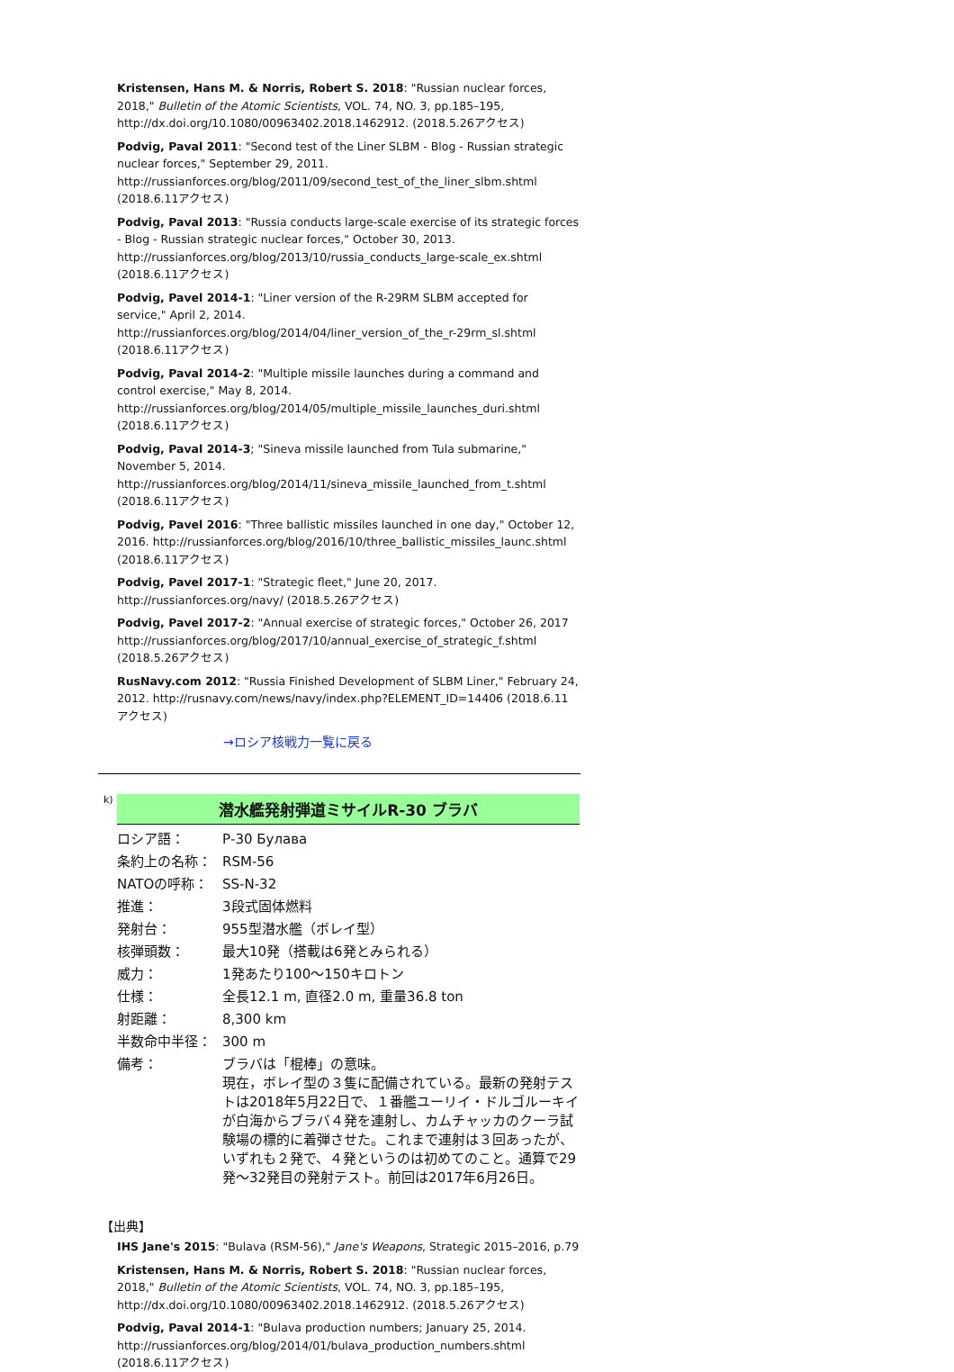Kristensen, Hans M. & Norris, Robert S. 2018: "Russian nuclear forces, 2018," Bulletin of the Atomic Scientists, VOL. 74, NO. 3, pp.185–195, http://dx.doi.org/10.1080/00963402.2018.1462912. (2018.5.26アクセス)
Podvig, Paval 2011: "Second test of the Liner SLBM - Blog - Russian strategic nuclear forces," September 29, 2011. http://russianforces.org/blog/2011/09/second_test_of_the_liner_slbm.shtml (2018.6.11アクセス)
Podvig, Paval 2013: "Russia conducts large-scale exercise of its strategic forces - Blog - Russian strategic nuclear forces," October 30, 2013. http://russianforces.org/blog/2013/10/russia_conducts_large-scale_ex.shtml (2018.6.11アクセス)
Podvig, Pavel 2014-1: "Liner version of the R-29RM SLBM accepted for service," April 2, 2014. http://russianforces.org/blog/2014/04/liner_version_of_the_r-29rm_sl.shtml (2018.6.11アクセス)
Podvig, Paval 2014-2: "Multiple missile launches during a command and control exercise," May 8, 2014. http://russianforces.org/blog/2014/05/multiple_missile_launches_duri.shtml (2018.6.11アクセス)
Podvig, Paval 2014-3; "Sineva missile launched from Tula submarine," November 5, 2014. http://russianforces.org/blog/2014/11/sineva_missile_launched_from_t.shtml (2018.6.11アクセス)
Podvig, Pavel 2016: "Three ballistic missiles launched in one day," October 12, 2016. http://russianforces.org/blog/2016/10/three_ballistic_missiles_launc.shtml (2018.6.11アクセス)
Podvig, Pavel 2017-1: "Strategic fleet," June 20, 2017. http://russianforces.org/navy/ (2018.5.26アクセス)
Podvig, Pavel 2017-2: "Annual exercise of strategic forces," October 26, 2017 http://russianforces.org/blog/2017/10/annual_exercise_of_strategic_f.shtml (2018.5.26アクセス)
RusNavy.com 2012: "Russia Finished Development of SLBM Liner," February 24, 2012. http://rusnavy.com/news/navy/index.php?ELEMENT_ID=14406 (2018.6.11アクセス)
→ロシア核戦力一覧に戻る
k)
潜水艦発射弾道ミサイルR-30 ブラバ
| ロシア語： | Р-30 Булава |
| 条約上の名称： | RSM-56 |
| NATOの呼称： | SS-N-32 |
| 推進： | 3段式固体燃料 |
| 発射台： | 955型潜水艦（ボレイ型） |
| 核弾頭数： | 最大10発（搭載は6発とみられる） |
| 威力： | 1発あたり100〜150キロトン |
| 仕様： | 全長12.1 m, 直径2.0 m, 重量36.8 ton |
| 射距離： | 8,300 km |
| 半数命中半径： | 300 m |
| 備考： | ブラバは「棍棒」の意味。 現在，ボレイ型の３隻に配備されている。最新の発射テストは2018年5月22日で、１番艦ユーリイ・ドルゴルーキイが白海からブラバ４発を連射し、カムチャッカのクーラ試験場の標的に着弾させた。これまで連射は３回あったが、いずれも２発で、４発というのは初めてのこと。通算で29発〜32発目の発射テスト。前回は2017年6月26日。 |
【出典】
IHS Jane's 2015: "Bulava (RSM-56)," Jane's Weapons, Strategic 2015–2016, p.79
Kristensen, Hans M. & Norris, Robert S. 2018: "Russian nuclear forces, 2018," Bulletin of the Atomic Scientists, VOL. 74, NO. 3, pp.185–195, http://dx.doi.org/10.1080/00963402.2018.1462912. (2018.5.26アクセス)
Podvig, Paval 2014-1: "Bulava production numbers; January 25, 2014. http://russianforces.org/blog/2014/01/bulava_production_numbers.shtml (2018.6.11アクセス)